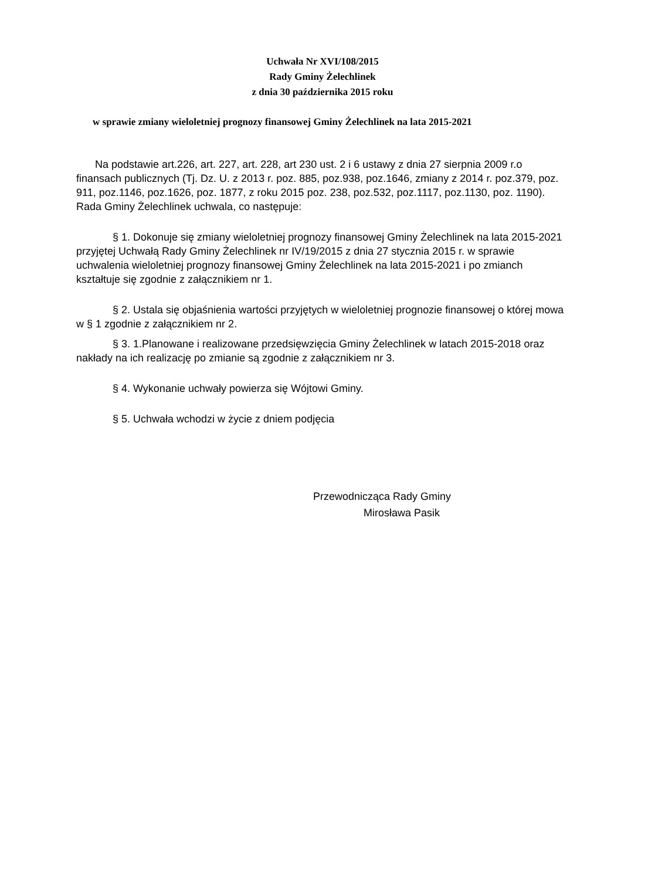Uchwała Nr XVI/108/2015
Rady Gminy Żelechlinek
z dnia 30 października 2015 roku
w sprawie zmiany wieloletniej prognozy finansowej Gminy Żelechlinek na lata 2015-2021
Na podstawie art.226, art. 227, art. 228, art 230 ust. 2 i 6 ustawy z dnia 27 sierpnia 2009 r.o finansach publicznych (Tj. Dz. U. z 2013 r. poz. 885, poz.938, poz.1646, zmiany z 2014 r. poz.379, poz. 911, poz.1146, poz.1626, poz. 1877, z roku 2015 poz. 238, poz.532, poz.1117, poz.1130, poz. 1190). Rada Gminy Żelechlinek uchwala, co następuje:
§ 1. Dokonuje się zmiany wieloletniej prognozy finansowej Gminy Żelechlinek na lata 2015-2021 przyjętej Uchwałą Rady Gminy Żelechlinek nr IV/19/2015 z dnia 27 stycznia 2015 r. w sprawie uchwalenia wieloletniej prognozy finansowej Gminy Żelechlinek na lata 2015-2021 i po zmianch kształtuje się zgodnie z załącznikiem nr 1.
§ 2. Ustala się objaśnienia wartości przyjętych w wieloletniej prognozie finansowej o której mowa w § 1 zgodnie z załącznikiem nr 2.
§ 3. 1.Planowane i realizowane przedsięwzięcia Gminy Żelechlinek w latach 2015-2018 oraz nakłady na ich realizację po zmianie są zgodnie z załącznikiem nr 3.
§ 4. Wykonanie uchwały powierza się Wójtowi Gminy.
§ 5. Uchwała wchodzi w życie z dniem podjęcia
Przewodnicząca Rady Gminy
Mirosława Pasik